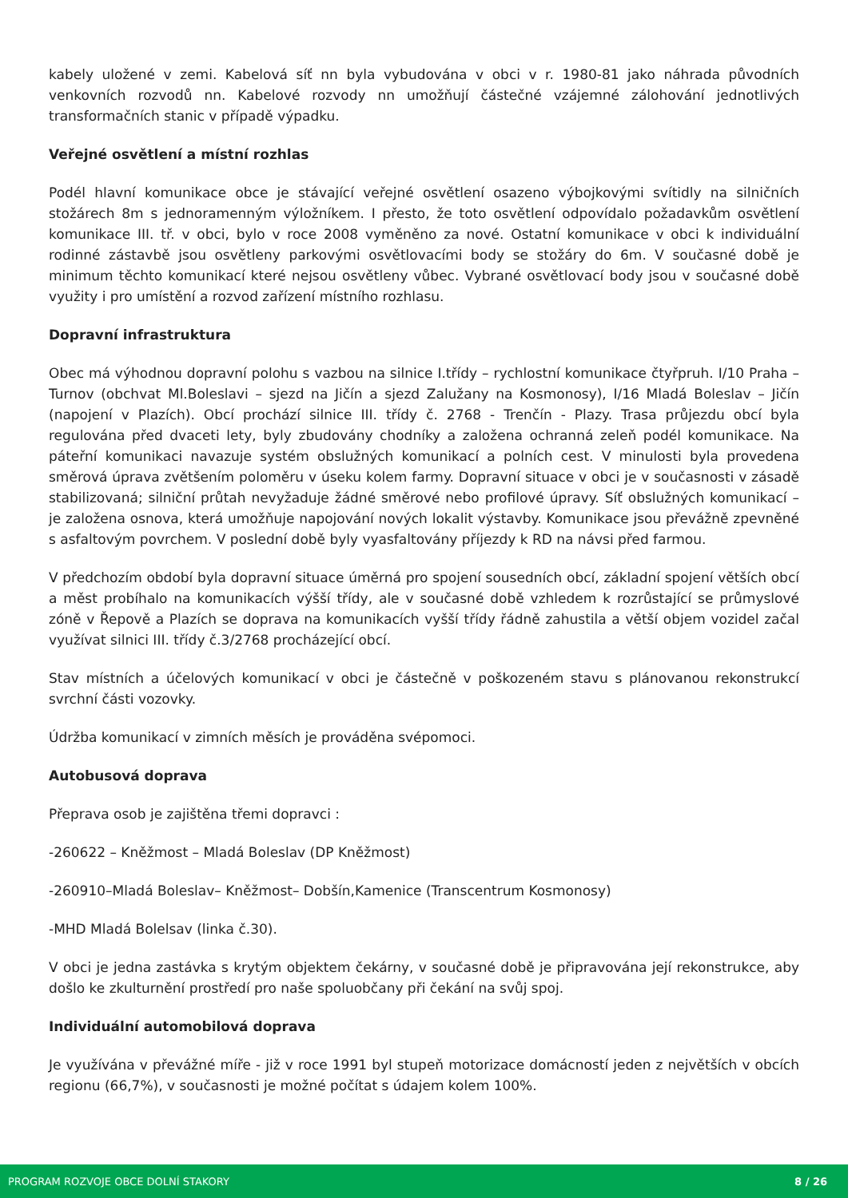kabely uložené v zemi. Kabelová síť nn byla vybudována v obci v r. 1980-81 jako náhrada původních venkovních rozvodů nn. Kabelové rozvody nn umožňují částečné vzájemné zálohování jednotlivých transformačních stanic v případě výpadku.
Veřejné osvětlení a místní rozhlas
Podél hlavní komunikace obce je stávající veřejné osvětlení osazeno výbojkovými svítidly na silničních stožárech 8m s jednoramenným výložníkem. I přesto, že toto osvětlení odpovídalo požadavkům osvětlení komunikace III. tř. v obci, bylo v roce 2008 vyměněno za nové. Ostatní komunikace v obci k individuální rodinné zástavbě jsou osvětleny parkovými osvětlovacími body se stožáry do 6m. V současné době je minimum těchto komunikací které nejsou osvětleny vůbec. Vybrané osvětlovací body jsou v současné době využity i pro umístění a rozvod zařízení místního rozhlasu.
Dopravní infrastruktura
Obec má výhodnou dopravní polohu s vazbou na silnice I.třídy – rychlostní komunikace čtyřpruh. I/10 Praha – Turnov (obchvat Ml.Boleslavi – sjezd na Jičín a sjezd Zalužany na Kosmonosy), I/16 Mladá Boleslav – Jičín (napojení v Plazích). Obcí prochází silnice III. třídy č. 2768 - Trenčín - Plazy. Trasa průjezdu obcí byla regulována před dvaceti lety, byly zbudovány chodníky a založena ochranná zeleň podél komunikace. Na páteřní komunikaci navazuje systém obslužných komunikací a polních cest. V minulosti byla provedena směrová úprava zvětšením poloměru v úseku kolem farmy. Dopravní situace v obci je v současnosti v zásadě stabilizovaná; silniční průtah nevyžaduje žádné směrové nebo profilové úpravy. Síť obslužných komunikací – je založena osnova, která umožňuje napojování nových lokalit výstavby. Komunikace jsou převážně zpevněné s asfaltovým povrchem. V poslední době byly vyasfaltovány příjezdy k RD na návsi před farmou.
V předchozím období byla dopravní situace úměrná pro spojení sousedních obcí, základní spojení větších obcí a měst probíhalo na komunikacích výšší třídy, ale v současné době vzhledem k rozrůstající se průmyslové zóně v Řepově a Plazích se doprava na komunikacích vyšší třídy řádně zahustila a větší objem vozidel začal využívat silnici III. třídy č.3/2768 procházející obcí.
Stav místních a účelových komunikací v obci je částečně v poškozeném stavu s plánovanou rekonstrukcí svrchní části vozovky.
Údržba komunikací v zimních měsích je prováděna svépomoci.
Autobusová doprava
Přeprava osob je zajištěna třemi dopravci :
-260622 – Kněžmost – Mladá Boleslav (DP Kněžmost)
-260910–Mladá Boleslav– Kněžmost– Dobšín,Kamenice (Transcentrum Kosmonosy)
-MHD Mladá Bolelsav (linka č.30).
V obci je jedna zastávka s krytým objektem čekárny, v současné době je připravována její rekonstrukce, aby došlo ke zkulturnění prostředí pro naše spoluobčany při čekání na svůj spoj.
Individuální automobilová doprava
Je využívána v převážné míře - již v roce 1991 byl stupeň motorizace domácností jeden z největších v obcích regionu (66,7%), v současnosti je možné počítat s údajem kolem 100%.
PROGRAM ROZVOJE OBCE DOLNÍ STAKORY 8 / 26